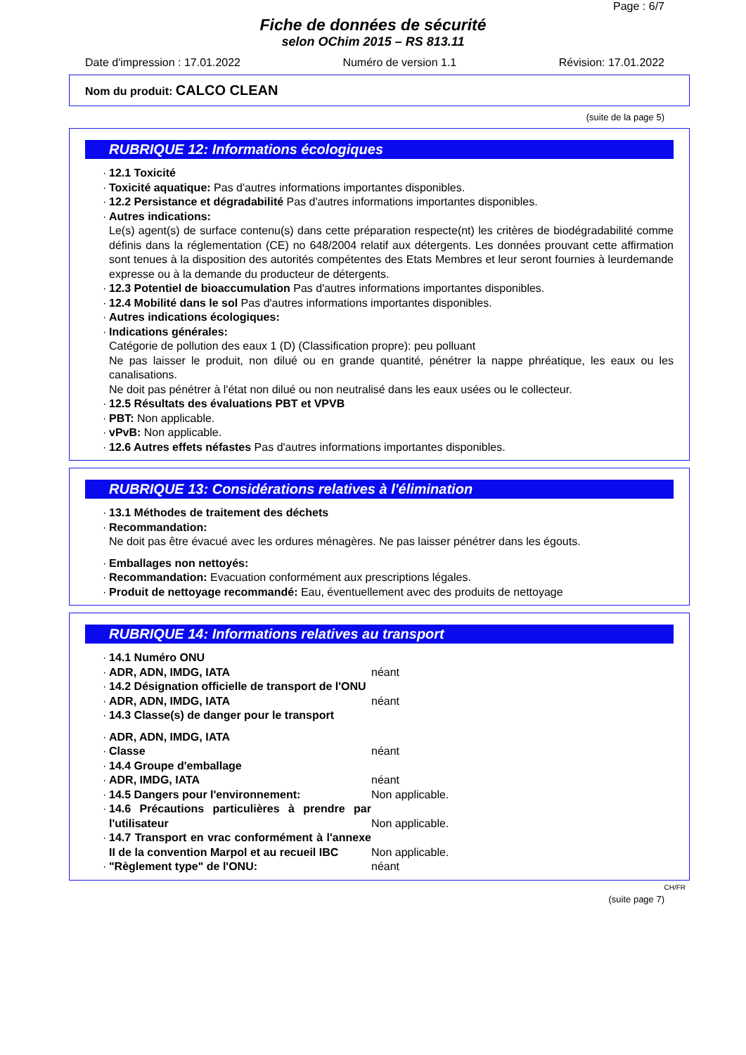Page : 6/7
Fiche de données de sécurité
selon OChim 2015 – RS 813.11
Date d'impression : 17.01.2022 Numéro de version 1.1 Révision: 17.01.2022
Nom du produit: CALCO CLEAN
(suite de la page 5)
RUBRIQUE 12: Informations écologiques
· 12.1 Toxicité
· Toxicité aquatique: Pas d'autres informations importantes disponibles.
· 12.2 Persistance et dégradabilité Pas d'autres informations importantes disponibles.
· Autres indications:
Le(s) agent(s) de surface contenu(s) dans cette préparation respecte(nt) les critères de biodégradabilité comme définis dans la réglementation (CE) no 648/2004 relatif aux détergents. Les données prouvant cette affirmation sont tenues à la disposition des autorités compétentes des Etats Membres et leur seront fournies à leurdemande expresse ou à la demande du producteur de détergents.
· 12.3 Potentiel de bioaccumulation Pas d'autres informations importantes disponibles.
· 12.4 Mobilité dans le sol Pas d'autres informations importantes disponibles.
· Autres indications écologiques:
· Indications générales:
Catégorie de pollution des eaux 1 (D) (Classification propre): peu polluant
Ne pas laisser le produit, non dilué ou en grande quantité, pénétrer la nappe phréatique, les eaux ou les canalisations.
Ne doit pas pénétrer à l'état non dilué ou non neutralisé dans les eaux usées ou le collecteur.
· 12.5 Résultats des évaluations PBT et VPVB
· PBT: Non applicable.
· vPvB: Non applicable.
· 12.6 Autres effets néfastes Pas d'autres informations importantes disponibles.
RUBRIQUE 13: Considérations relatives à l'élimination
· 13.1 Méthodes de traitement des déchets
· Recommandation:
Ne doit pas être évacué avec les ordures ménagères. Ne pas laisser pénétrer dans les égouts.
· Emballages non nettoyés:
· Recommandation: Evacuation conformément aux prescriptions légales.
· Produit de nettoyage recommandé: Eau, éventuellement avec des produits de nettoyage
RUBRIQUE 14: Informations relatives au transport
· 14.1 Numéro ONU
· ADR, ADN, IMDG, IATA néant
· 14.2 Désignation officielle de transport de l'ONU
· ADR, ADN, IMDG, IATA néant
· 14.3 Classe(s) de danger pour le transport
· ADR, ADN, IMDG, IATA
· Classe néant
· 14.4 Groupe d'emballage
· ADR, IMDG, IATA néant
· 14.5 Dangers pour l'environnement: Non applicable.
· 14.6 Précautions particulières à prendre par l'utilisateur Non applicable.
· 14.7 Transport en vrac conformément à l'annexe II de la convention Marpol et au recueil IBC Non applicable.
· "Règlement type" de l'ONU: néant
CH/FR
(suite page 7)